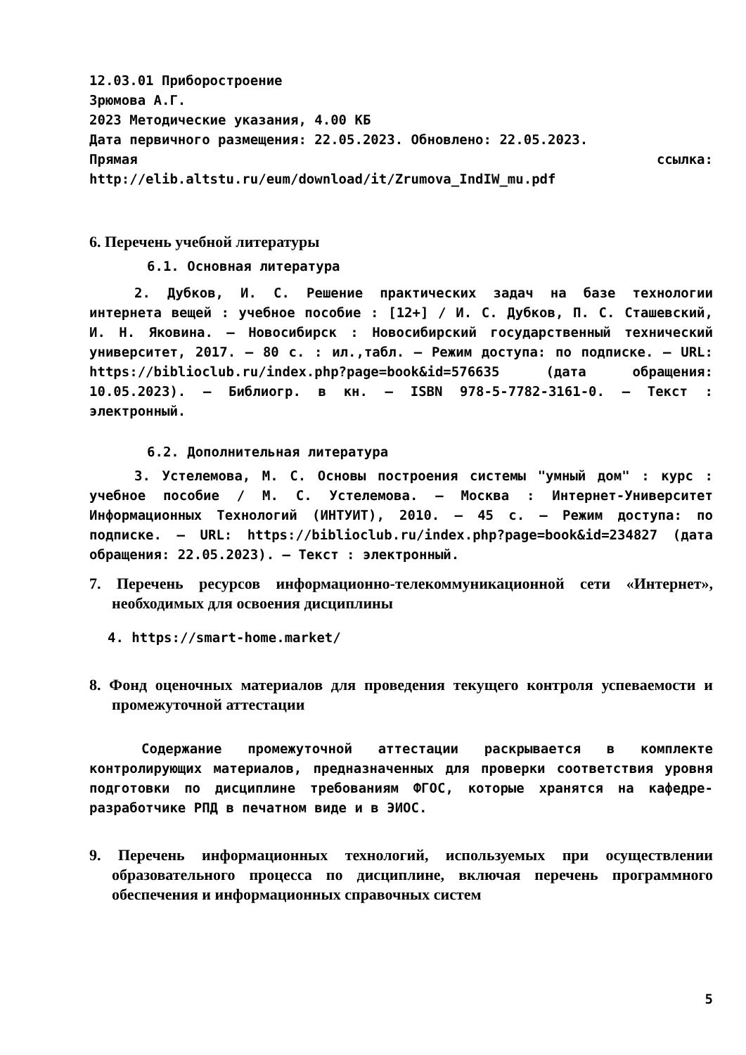12.03.01 Приборостроение
Зрюмова А.Г.
2023 Методические указания, 4.00 КБ
Дата первичного размещения: 22.05.2023. Обновлено: 22.05.2023.
Прямая ссылка:
http://elib.altstu.ru/eum/download/it/Zrumova_IndIW_mu.pdf
6. Перечень учебной литературы
6.1. Основная литература
2. Дубков, И. С. Решение практических задач на базе технологии интернета вещей : учебное пособие : [12+] / И. С. Дубков, П. С. Сташевский, И. Н. Яковина. – Новосибирск : Новосибирский государственный технический университет, 2017. – 80 с. : ил.,табл. – Режим доступа: по подписке. – URL: https://biblioclub.ru/index.php?page=book&id=576635 (дата обращения: 10.05.2023). – Библиогр. в кн. – ISBN 978-5-7782-3161-0. – Текст : электронный.
6.2. Дополнительная литература
3. Устелемова, М. С. Основы построения системы "умный дом" : курс : учебное пособие / М. С. Устелемова. – Москва : Интернет-Университет Информационных Технологий (ИНТУИТ), 2010. – 45 с. – Режим доступа: по подписке. – URL: https://biblioclub.ru/index.php?page=book&id=234827 (дата обращения: 22.05.2023). – Текст : электронный.
7. Перечень ресурсов информационно-телекоммуникационной сети «Интернет», необходимых для освоения дисциплины
4. https://smart-home.market/
8. Фонд оценочных материалов для проведения текущего контроля успеваемости и промежуточной аттестации
Содержание промежуточной аттестации раскрывается в комплекте контролирующих материалов, предназначенных для проверки соответствия уровня подготовки по дисциплине требованиям ФГОС, которые хранятся на кафедре-разработчике РПД в печатном виде и в ЭИОС.
9. Перечень информационных технологий, используемых при осуществлении образовательного процесса по дисциплине, включая перечень программного обеспечения и информационных справочных систем
5